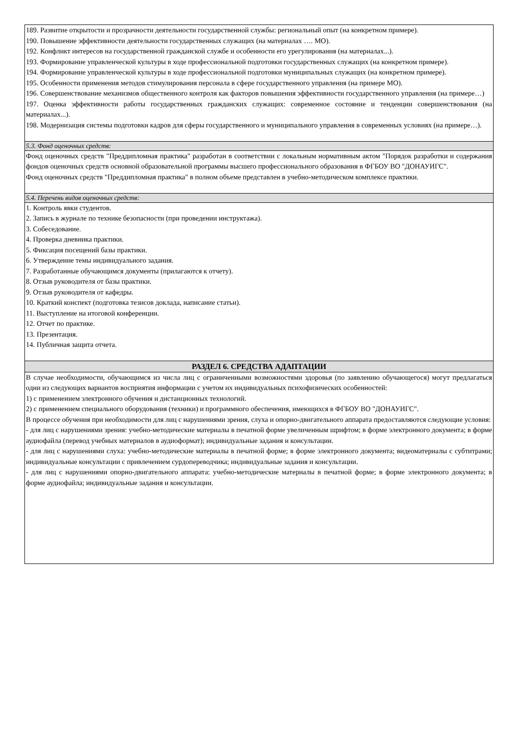| 189. Развитие открытости и прозрачности деятельности государственной службы: региональный опыт (на конкретном примере). 190. Повышение эффективности деятельности государственных служащих (на материалах …. МО). 192. Конфликт интересов на государственной гражданской службе и особенности его урегулирования (на материалах...). 193. Формирование управленческой культуры в ходе профессиональной подготовки государственных служащих (на конкретном примере). 194. Формирование управленческой культуры в ходе профессиональной подготовки муниципальных служащих (на конкретном примере). 195. Особенности применения методов стимулирования персонала в сфере государственного управления (на примере МО). 196. Совершенствование механизмов общественного контроля как факторов повышения эффективности государственного управления (на примере…) 197. Оценка эффективности работы государственных гражданских служащих: современное состояние и тенденции совершенствования (на материалах...). 198. Модернизация системы подготовки кадров для сферы государственного и муниципального управления в современных условиях (на примере…). |
| 5.3. Фонд оценочных средств: |
| Фонд оценочных средств "Преддипломная практика" разработан в соответствии с локальным нормативным актом "Порядок разработки и содержания фондов оценочных средств основной образовательной программы высшего профессионального образования в ФГБОУ ВО "ДОНАУИГС". Фонд оценочных средств "Преддипломная практика" в полном объеме представлен в учебно-методическом комплексе практики. |
| 5.4. Перечень видов оценочных средств: |
| 1. Контроль явки студентов. 2. Запись в журнале по технике безопасности (при проведении инструктажа). 3. Собеседование. 4. Проверка дневника практики. 5. Фиксация посещений базы практики. 6. Утверждение темы индивидуального задания. 7. Разработанные обучающимся документы (прилагаются к отчету). 8. Отзыв руководителя от базы практики. 9. Отзыв руководителя от кафедры. 10. Краткий конспект (подготовка тезисов доклада, написание статьи). 11. Выступление на итоговой конференции. 12. Отчет по практике. 13. Презентация. 14. Публичная защита отчета. |
| РАЗДЕЛ 6. СРЕДСТВА АДАПТАЦИИ |
| В случае необходимости, обучающимся из числа лиц с ограниченными возможностями здоровья (по заявлению обучающегося) могут предлагаться одни из следующих вариантов восприятия информации с учетом их индивидуальных психофизических особенностей: 1) с применением электронного обучения и дистанционных технологий. 2) с применением специального оборудования (техники) и программного обеспечения, имеющихся в ФГБОУ ВО "ДОНАУИГС". В процессе обучения при необходимости для лиц с нарушениями зрения, слуха и опорно-двигательного аппарата предоставляются следующие условия: - для лиц с нарушениями зрения: учебно-методические материалы в печатной форме увеличенным шрифтом; в форме электронного документа; в форме аудиофайла (перевод учебных материалов в аудиоформат); индивидуальные задания и консультации. - для лиц с нарушениями слуха: учебно-методические материалы в печатной форме; в форме электронного документа; видеоматериалы с субтитрами; индивидуальные консультации с привлечением сурдопереводчика; индивидуальные задания и консультации. - для лиц с нарушениями опорно-двигательного аппарата: учебно-методические материалы в печатной форме; в форме электронного документа; в форме аудиофайла; индивидуальные задания и консультации. |